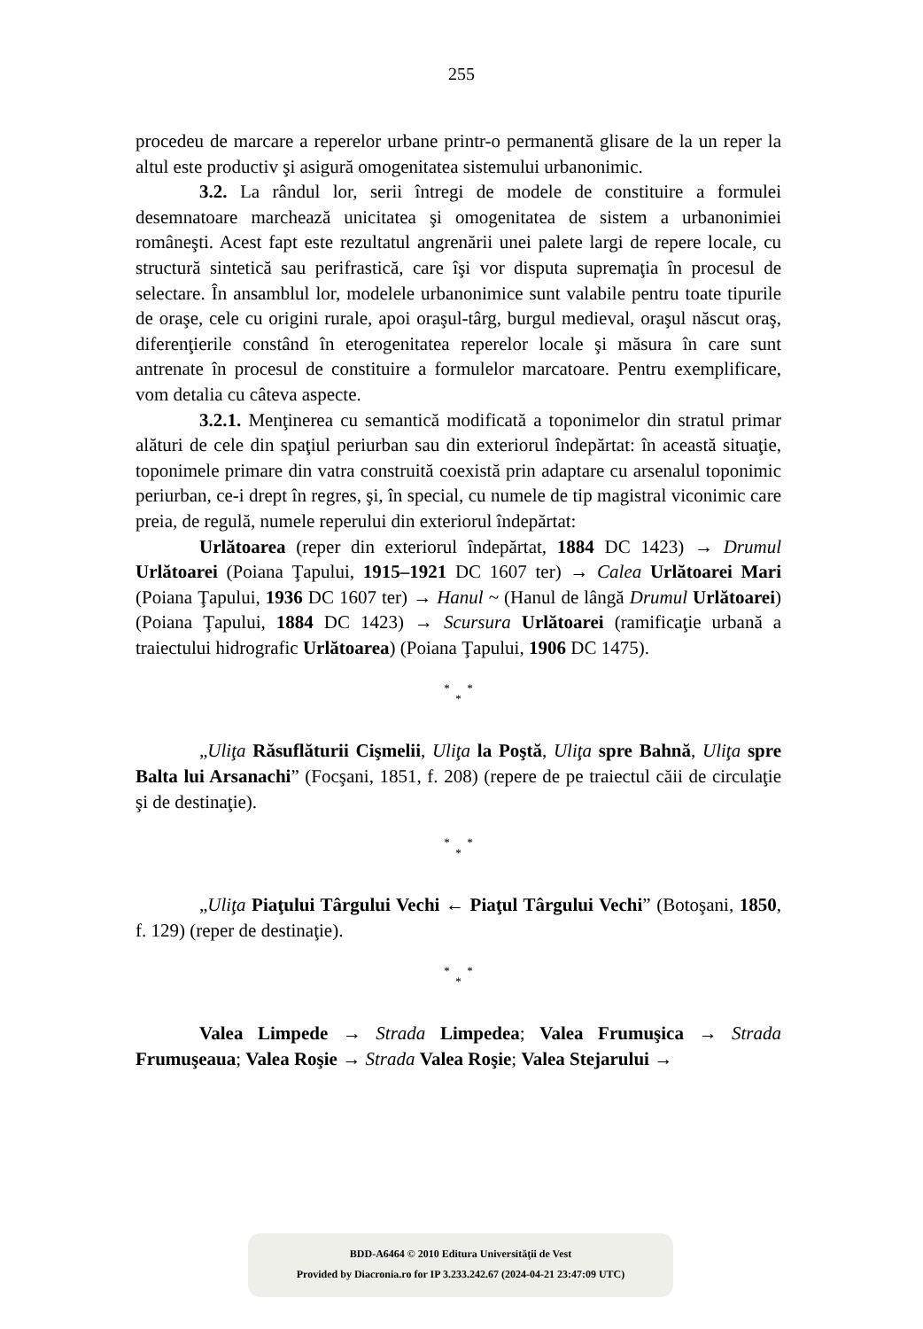255
procedeu de marcare a reperelor urbane printr-o permanentă glisare de la un reper la altul este productiv şi asigură omogenitatea sistemului urbanonimic.
3.2. La rândul lor, serii întregi de modele de constituire a formulei desemnatoare marchează unicitatea şi omogenitatea de sistem a urbanonimiei româneşti. Acest fapt este rezultatul angrenării unei palete largi de repere locale, cu structură sintetică sau perifrastică, care îşi vor disputa supremaţia în procesul de selectare. În ansamblul lor, modelele urbanonimice sunt valabile pentru toate tipurile de oraşe, cele cu origini rurale, apoi oraşul-târg, burgul medieval, oraşul născut oraş, diferenţierile constând în eterogenitatea reperelor locale şi măsura în care sunt antrenate în procesul de constituire a formulelor marcatoare. Pentru exemplificare, vom detalia cu câteva aspecte.
3.2.1. Menţinerea cu semantică modificată a toponimelor din stratul primar alături de cele din spaţiul periurban sau din exteriorul îndepărtat: în această situaţie, toponimele primare din vatra construită coexistă prin adaptare cu arsenalul toponimic periurban, ce-i drept în regres, şi, în special, cu numele de tip magistral viconimic care preia, de regulă, numele reperului din exteriorul îndepărtat:
Urlătoarea (reper din exteriorul îndepărtat, 1884 DC 1423) → Drumul Urlătoarei (Poiana Ţapului, 1915–1921 DC 1607 ter) → Calea Urlătoarei Mari (Poiana Ţapului, 1936 DC 1607 ter) → Hanul ~ (Hanul de lângă Drumul Urlătoarei) (Poiana Ţapului, 1884 DC 1423) → Scursura Urlătoarei (ramificaţie urbană a traiectului hidrografic Urlătoarea) (Poiana Ţapului, 1906 DC 1475).
* *
*
„Uliţa Răsuflăturii Cişmelii, Uliţa la Poştă, Uliţa spre Bahnă, Uliţa spre Balta lui Arsanachi” (Focşani, 1851, f. 208) (repere de pe traiectul căii de circulaţie şi de destinaţie).
* *
*
„Uliţa Piaţului Târgului Vechi ← Piaţul Târgului Vechi” (Botoşani, 1850, f. 129) (reper de destinaţie).
* *
*
Valea Limpede → Strada Limpedea; Valea Frumuşica → Strada Frumuşeaua; Valea Roşie → Strada Valea Roşie; Valea Stejarului →
BDD-A6464 © 2010 Editura Universităţii de Vest
Provided by Diacronia.ro for IP 3.233.242.67 (2024-04-21 23:47:09 UTC)